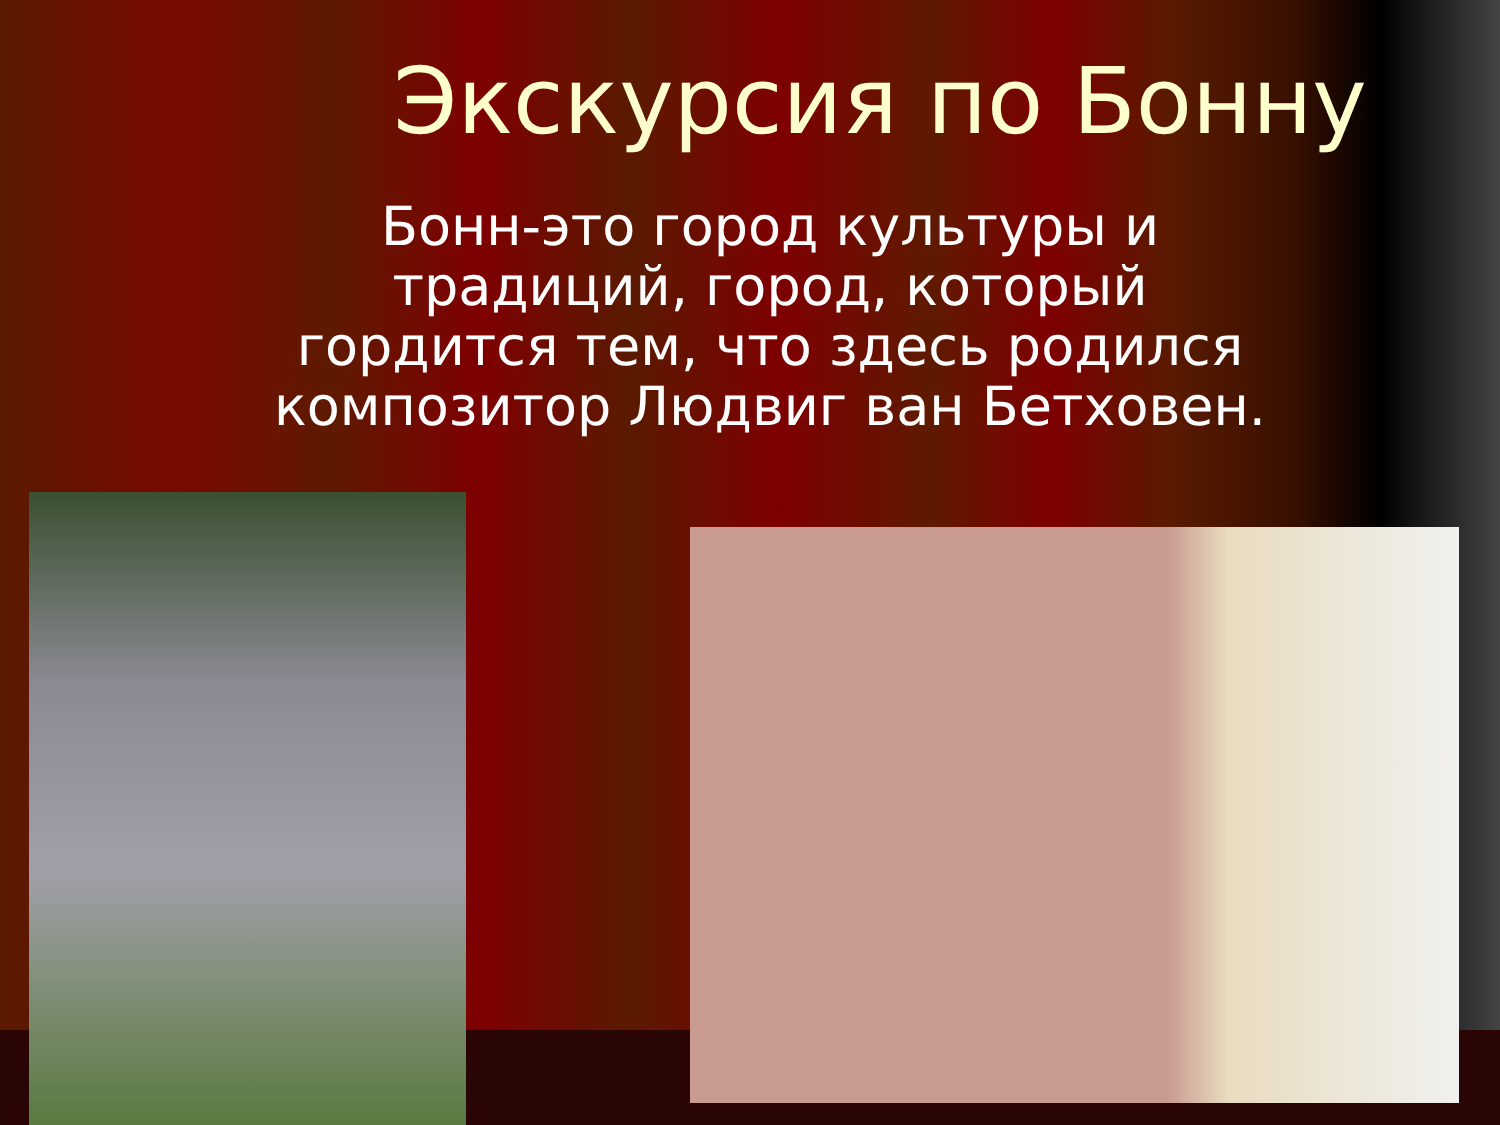Экскурсия по Бонну
Бонн-это город культуры и традиций, город, который гордится тем, что здесь родился композитор Людвиг ван Бетховен.